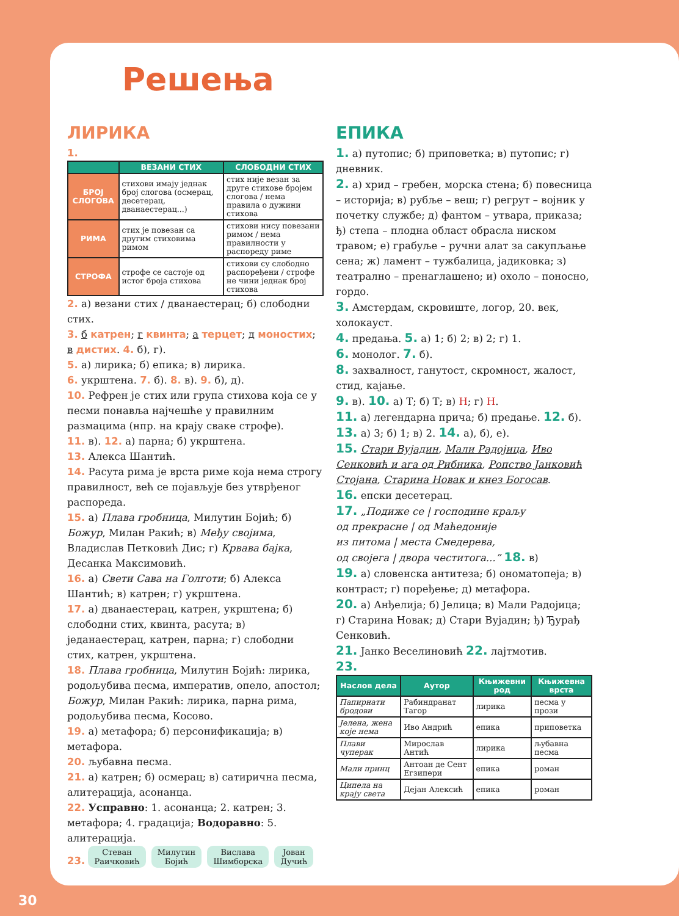Решења
ЛИРИКА
1.
| | ВЕЗАНИ СТИХ | СЛОБОДНИ СТИХ |
| --- | --- | --- |
| БРОЈ СЛОГОВА | стихови имају једнак број слогова (осмерац, десетерац, дванаестерац...) | стих није везан за друге стихове бројем слогова / нема правила о дужини стихова |
| РИМА | стих је повезан са другим стиховима римом | стихови нису повезани римом / нема правилности у распореду риме |
| СТРОФА | строфе се састоје од истог броја стихова | стихови су слободно распоређени / строфе не чини једнак број стихова |
2. а) везани стих / дванаестерац; б) слободни стих.
3. б катрен; г квинта; а терцет; д моностих; в дистих. 4. б), г).
5. а) лирика; б) епика; в) лирика.
6. укрштена. 7. б). 8. в). 9. б), д).
10. Рефрен је стих или група стихова која се у песми понавља најчешће у правилним размацима (нпр. на крају сваке строфе).
11. в). 12. а) парна; б) укрштена.
13. Алекса Шантић.
14. Расута рима је врста риме која нема строгу правилност, већ се појављује без утврђеног распореда.
15. а) Плава гробница, Милутин Бојић; б) Божур, Милан Ракић; в) Међу својима, Владислав Петковић Дис; г) Крвава бајка, Десанка Максимовић.
16. а) Свети Сава на Голготи; б) Алекса Шантић; в) катрен; г) укрштена.
17. а) дванаестерац, катрен, укрштена; б) слободни стих, квинта, расута; в) једанаестерац, катрен, парна; г) слободни стих, катрен, укрштена.
18. Плава гробница, Милутин Бојић: лирика, родољубива песма, императив, опело, апостол; Божур, Милан Ракић: лирика, парна рима, родољубива песма, Косово.
19. а) метафора; б) персонификација; в) метафора.
20. љубавна песма.
21. а) катрен; б) осмерац; в) сатирична песма, алитерација, асонанца.
22. Усправно: 1. асонанца; 2. катрен; 3. метафора; 4. градација; Водоравно: 5. алитерација.
23. Стеван
Раичковић Милутин
Бојић Вислава
Шимборска Јован
Дучић
ЕПИКА
1. а) путопис; б) приповетка; в) путопис; г) дневник.
2. а) хрид – гребен, морска стена; б) повесница – историја; в) рубље – веш; г) регрут – војник у почетку службе; д) фантом – утвара, приказа; ђ) степа – плодна област обрасла ниском травом; е) грабуље – ручни алат за сакупљање сена; ж) ламент – тужбалица, јадиковка; з) театрално – пренаглашено; и) охоло – поносно, гордо.
3. Амстердам, скровиште, логор, 20. век, холокауст.
4. предања. 5. а) 1; б) 2; в) 2; г) 1.
6. монолог. 7. б).
8. захвалност, ганутост, скромност, жалост, стид, кајање.
9. в). 10. а) Т; б) Т; в) Н; г) Н.
11. а) легендарна прича; б) предање. 12. б).
13. а) 3; б) 1; в) 2. 14. а), б), е).
15. Стари Вујадин, Мали Радојица, Иво Сенковић и ага од Рибника, Ропство Јанковић Стојана, Старина Новак и кнез Богосав.
16. епски десетерац.
17. „Подиже се | господине краљу
од прекрасне | од Маћедоније
из питома | места Смедерева,
од својега | двора честитога...” 18. в)
19. а) словенска антитеза; б) ономатопеја; в) контраст; г) поређење; д) метафора.
20. а) Анђелија; б) Јелица; в) Мали Радојица; г) Старина Новак; д) Стари Вујадин; ђ) Ђурађ Сенковић.
21. Јанко Веселиновић 22. лајтмотив.
23.
| Наслов дела | Аутор | Књижевни род | Књижевна врста |
| --- | --- | --- | --- |
| Папирнати бродови | Рабиндранат Тагор | лирика | песма у прози |
| Јелена, жена које нема | Иво Андрић | епика | приповетка |
| Плави чуперак | Мирослав Антић | лирика | љубавна песма |
| Мали принц | Антоан де Сент Егзипери | епика | роман |
| Ципела на крају света | Дејан Алексић | епика | роман |
30